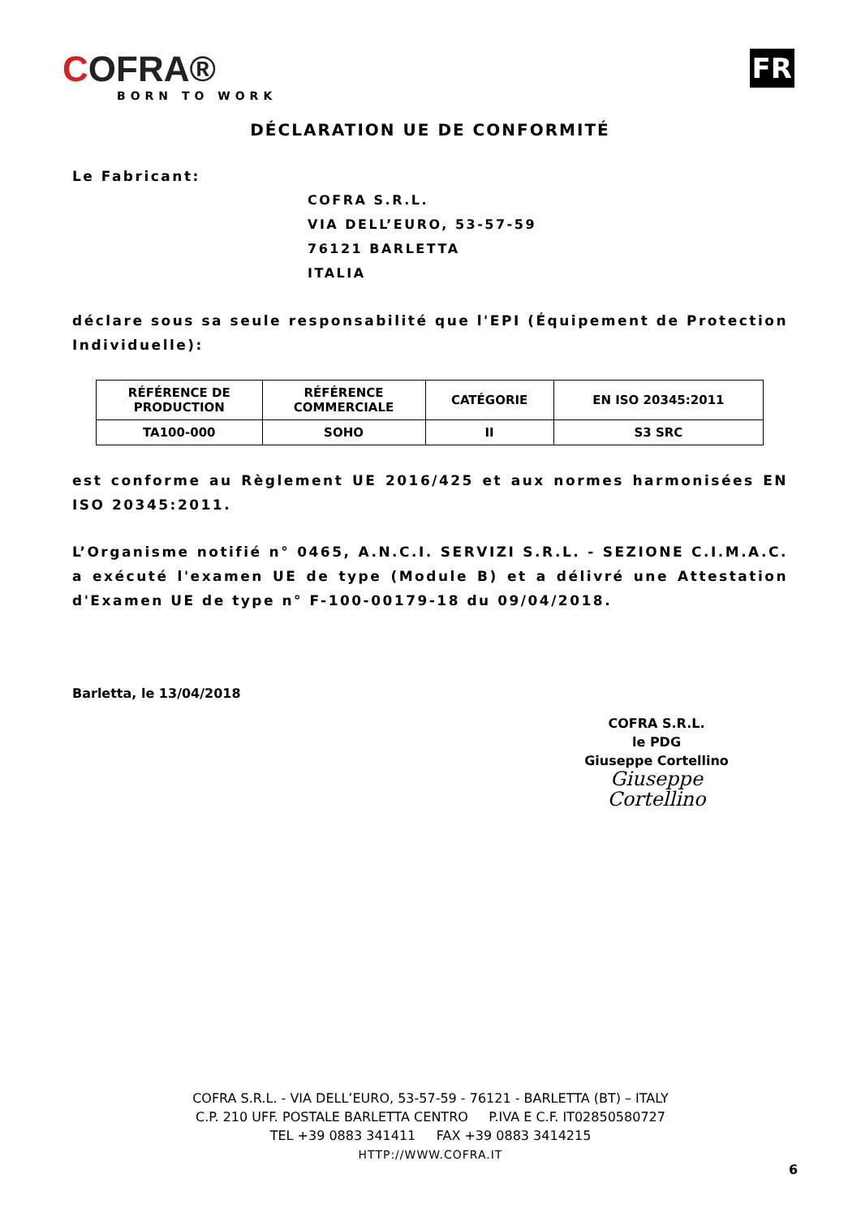COFRA®
BORN TO WORK
FR
DÉCLARATION UE DE CONFORMITÉ
Le Fabricant:
COFRA S.R.L.
VIA DELL’EURO, 53-57-59
76121 BARLETTA
ITALIA
déclare sous sa seule responsabilité que l'EPI (Équipement de Protection Individuelle):
| RÉFÉRENCE DE PRODUCTION | RÉFÉRENCE COMMERCIALE | CATÉGORIE | EN ISO 20345:2011 |
| --- | --- | --- | --- |
| TA100-000 | SOHO | II | S3 SRC |
est conforme au Règlement UE 2016/425 et aux normes harmonisées EN ISO 20345:2011.
L’Organisme notifié n° 0465, A.N.C.I. SERVIZI S.R.L. - SEZIONE C.I.M.A.C. a exécuté l'examen UE de type (Module B) et a délivré une Attestation d'Examen UE de type n° F-100-00179-18 du 09/04/2018.
Barletta, le 13/04/2018
COFRA S.R.L.
le PDG
Giuseppe Cortellino
Giuseppe Cortellino
COFRA S.R.L. - VIA DELL’EURO, 53-57-59 - 76121 - BARLETTA (BT) – ITALY
C.P. 210 UFF. POSTALE BARLETTA CENTRO P.IVA E C.F. IT02850580727
TEL +39 0883 341411 FAX +39 0883 3414215
HTTP://WWW.COFRA.IT
6